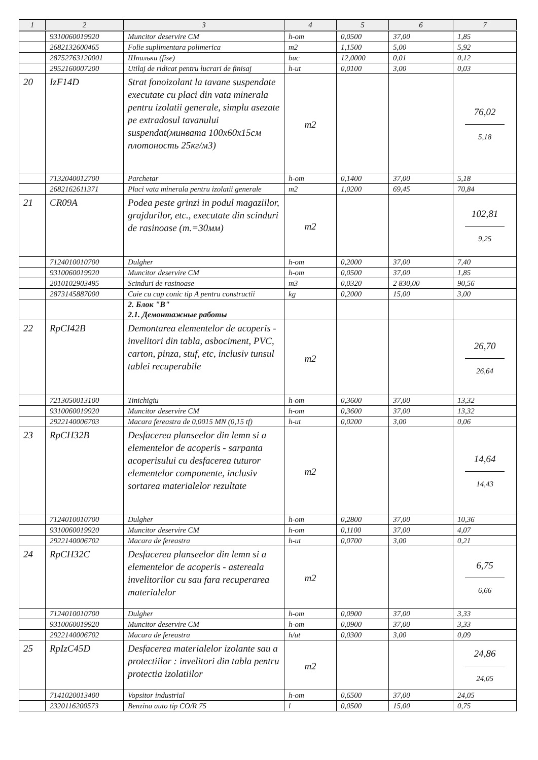| 1 | 2 | 3 | 4 | 5 | 6 | 7 |
| --- | --- | --- | --- | --- | --- | --- |
| | 9310060019920 | Muncitor deservire CM | h-om | 0,0500 | 37,00 | 1,85 |
| | 2682132600465 | Folie suplimentara polimerica | m2 | 1,1500 | 5,00 | 5,92 |
| | 28752763120001 | Шпильки (fise) | buc | 12,0000 | 0,01 | 0,12 |
| | 2952160007200 | Utilaj de ridicat pentru lucrari de finisaj | h-ut | 0,0100 | 3,00 | 0,03 |
| 20 | IzF14D | Strat fonoizolant la tavane suspendate executate cu placi din vata minerala pentru izolatii generale, simplu asezate pe extradosul tavanului suspendat(минвата 100х60х15см плотоность 25кг/м3) | m2 | | | 76,02 5,18 |
| | 7132040012700 | Parchetar | h-om | 0,1400 | 37,00 | 5,18 |
| | 2682162611371 | Placi vata minerala pentru izolatii generale | m2 | 1,0200 | 69,45 | 70,84 |
| 21 | CR09A | Podea peste grinzi in podul magaziilor, grajdurilor, etc., executate din scinduri de rasinoase (т.=30мм) | m2 | | | 102,81 9,25 |
| | 7124010010700 | Dulgher | h-om | 0,2000 | 37,00 | 7,40 |
| | 9310060019920 | Muncitor deservire CM | h-om | 0,0500 | 37,00 | 1,85 |
| | 2010102903495 | Scinduri de rasinoase | m3 | 0,0320 | 2 830,00 | 90,56 |
| | 2873145887000 | Cuie cu cap conic tip A pentru constructii | kg | 0,2000 | 15,00 | 3,00 |
| | | 2. Блок "В" 2.1. Демонтажные работы | | | | |
| 22 | RpCI42B | Demontarea elementelor de acoperis - invelitori din tabla, asbociment, PVC, carton, pinza, stuf, etc, inclusiv tunsul tablei recuperabile | m2 | | | 26,70 26,64 |
| | 7213050013100 | Tinichigiu | h-om | 0,3600 | 37,00 | 13,32 |
| | 9310060019920 | Muncitor deservire CM | h-om | 0,3600 | 37,00 | 13,32 |
| | 2922140006703 | Macara fereastra de 0,0015 MN (0,15 tf) | h-ut | 0,0200 | 3,00 | 0,06 |
| 23 | RpCH32B | Desfacerea planseelor din lemn si a elementelor de acoperis - sarpanta acoperisului cu desfacerea tuturor elementelor componente, inclusiv sortarea materialelor rezultate | m2 | | | 14,64 14,43 |
| | 7124010010700 | Dulgher | h-om | 0,2800 | 37,00 | 10,36 |
| | 9310060019920 | Muncitor deservire CM | h-om | 0,1100 | 37,00 | 4,07 |
| | 2922140006702 | Macara de fereastra | h-ut | 0,0700 | 3,00 | 0,21 |
| 24 | RpCH32C | Desfacerea planseelor din lemn si a elementelor de acoperis - astereala invelitorilor cu sau fara recuperarea materialelor | m2 | | | 6,75 6,66 |
| | 7124010010700 | Dulgher | h-om | 0,0900 | 37,00 | 3,33 |
| | 9310060019920 | Muncitor deservire CM | h-om | 0,0900 | 37,00 | 3,33 |
| | 2922140006702 | Macara de fereastra | h/ut | 0,0300 | 3,00 | 0,09 |
| 25 | RpIzC45D | Desfacerea materialelor izolante sau a protectiilor : invelitori din tabla pentru protectia izolatiilor | m2 | | | 24,86 24,05 |
| | 7141020013400 | Vopsitor industrial | h-om | 0,6500 | 37,00 | 24,05 |
| | 2320116200573 | Benzina auto tip CO/R 75 | l | 0,0500 | 15,00 | 0,75 |